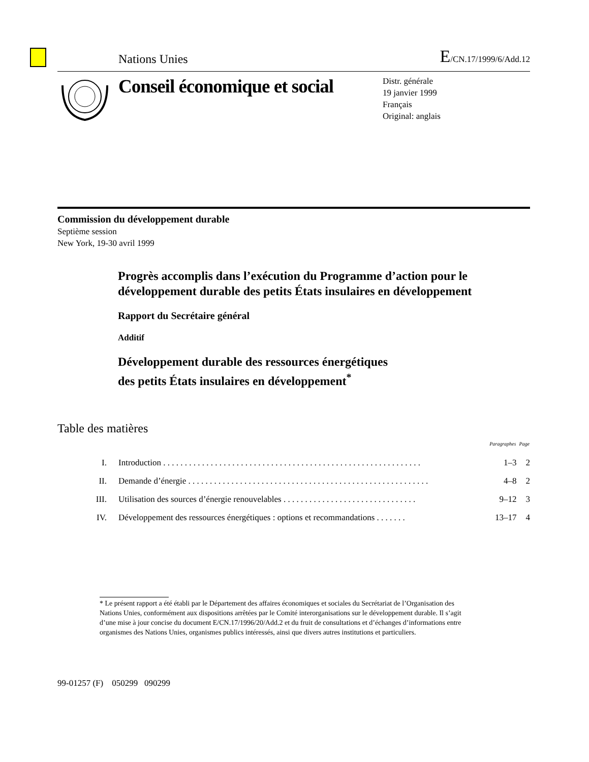Nations Unies E/CN.17/1999/6/Add.12
Conseil économique et social
Distr. générale
19 janvier 1999
Français
Original: anglais
Commission du développement durable
Septième session
New York, 19-30 avril 1999
Progrès accomplis dans l’exécution du Programme d’action pour le développement durable des petits États insulaires en développement
Rapport du Secrétaire général
Additif
Développement durable des ressources énergétiques
des petits États insulaires en développement<sup>*</sup>
Table des matières
| | | Paragraphes | Page |
| --- | --- | --- | --- |
| I. | Introduction . . . . . . . . . . . . . . . . . . . . . . . . . . . . . . . . . . . . . . . . . . . . . . . . . . . . . . . . . . . . | 1–3 | 2 |
| II. | Demande d’énergie . . . . . . . . . . . . . . . . . . . . . . . . . . . . . . . . . . . . . . . . . . . . . . . . . . . . . . . . | 4–8 | 2 |
| III. | Utilisation des sources d’énergie renouvelables . . . . . . . . . . . . . . . . . . . . . . . . . . . . . . . | 9–12 | 3 |
| IV. | Développement des ressources énergétiques : options et recommandations . . . . . . . | 13–17 | 4 |
* Le présent rapport a été établi par le Département des affaires économiques et sociales du Secrétariat de l’Organisation des Nations Unies, conformément aux dispositions arrêtées par le Comité interorganisations sur le développement durable. Il s’agit d’une mise à jour concise du document E/CN.17/1996/20/Add.2 et du fruit de consultations et d’échanges d’informations entre organismes des Nations Unies, organismes publics intéressés, ainsi que divers autres institutions et particuliers.
99-01257 (F) 050299 090299